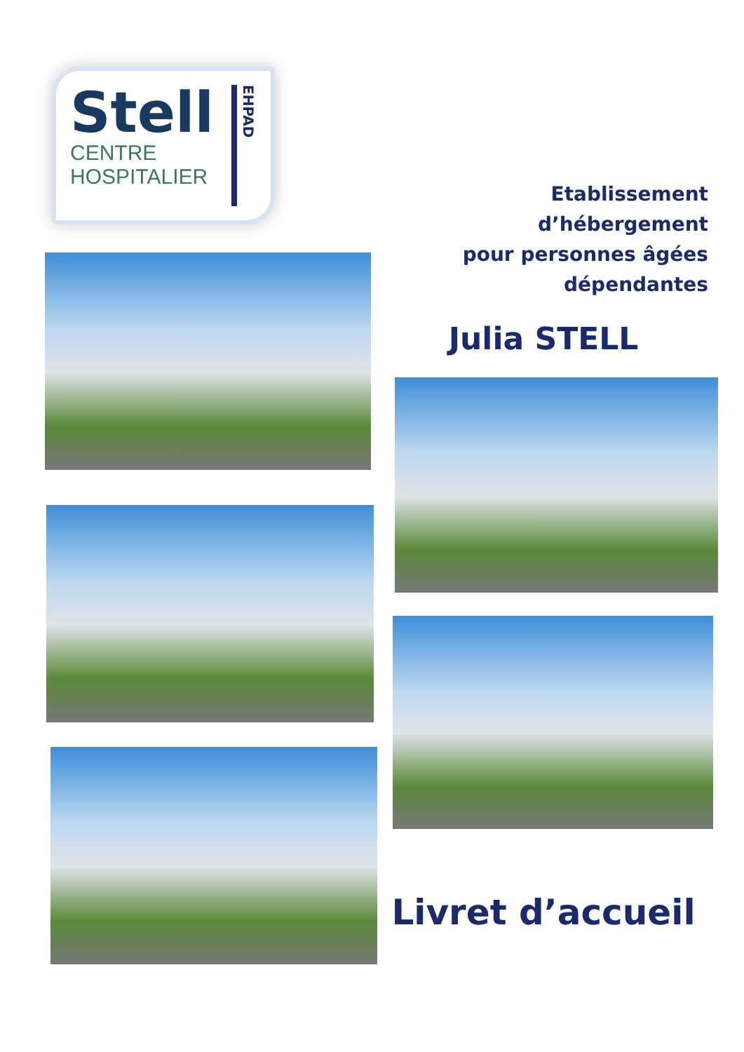Stell
CENTRE
HOSPITALIER
EHPAD
Etablissement d’hébergement
pour personnes âgées
dépendantes
Julia STELL
Livret d’accueil